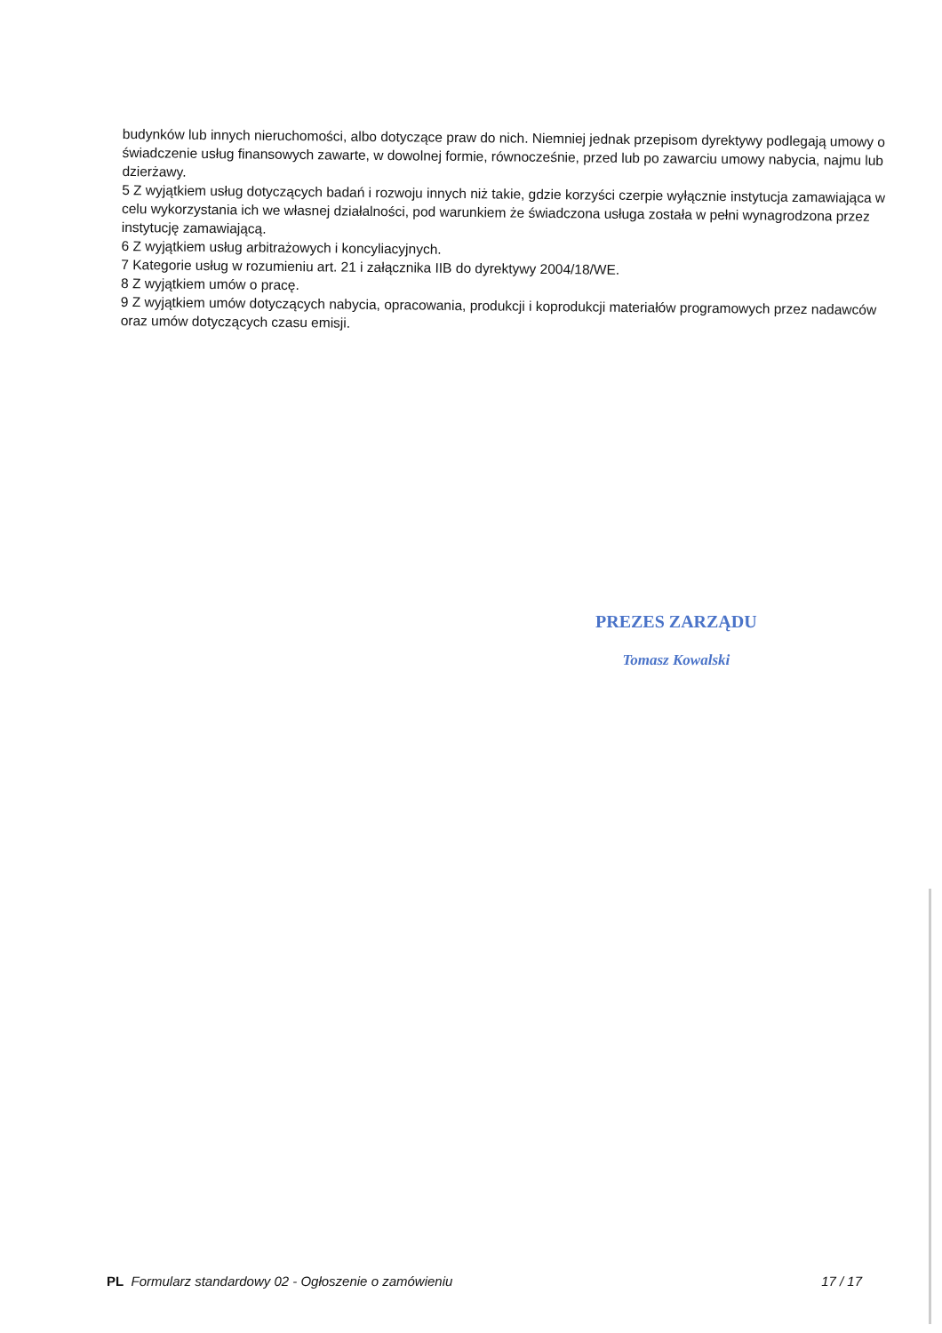budynków lub innych nieruchomości, albo dotyczące praw do nich. Niemniej jednak przepisom dyrektywy podlegają umowy o świadczenie usług finansowych zawarte, w dowolnej formie, równocześnie, przed lub po zawarciu umowy nabycia, najmu lub dzierżawy.
5 Z wyjątkiem usług dotyczących badań i rozwoju innych niż takie, gdzie korzyści czerpie wyłącznie instytucja zamawiająca w celu wykorzystania ich we własnej działalności, pod warunkiem że świadczona usługa została w pełni wynagrodzona przez instytucję zamawiającą.
6 Z wyjątkiem usług arbitrażowych i koncyliacyjnych.
7 Kategorie usług w rozumieniu art. 21 i załącznika IIB do dyrektywy 2004/18/WE.
8 Z wyjątkiem umów o pracę.
9 Z wyjątkiem umów dotyczących nabycia, opracowania, produkcji i koprodukcji materiałów programowych przez nadawców oraz umów dotyczących czasu emisji.
PREZES ZARZĄDU
Tomasz Kowalski
PL Formularz standardowy 02 - Ogłoszenie o zamówieniu
17 / 17